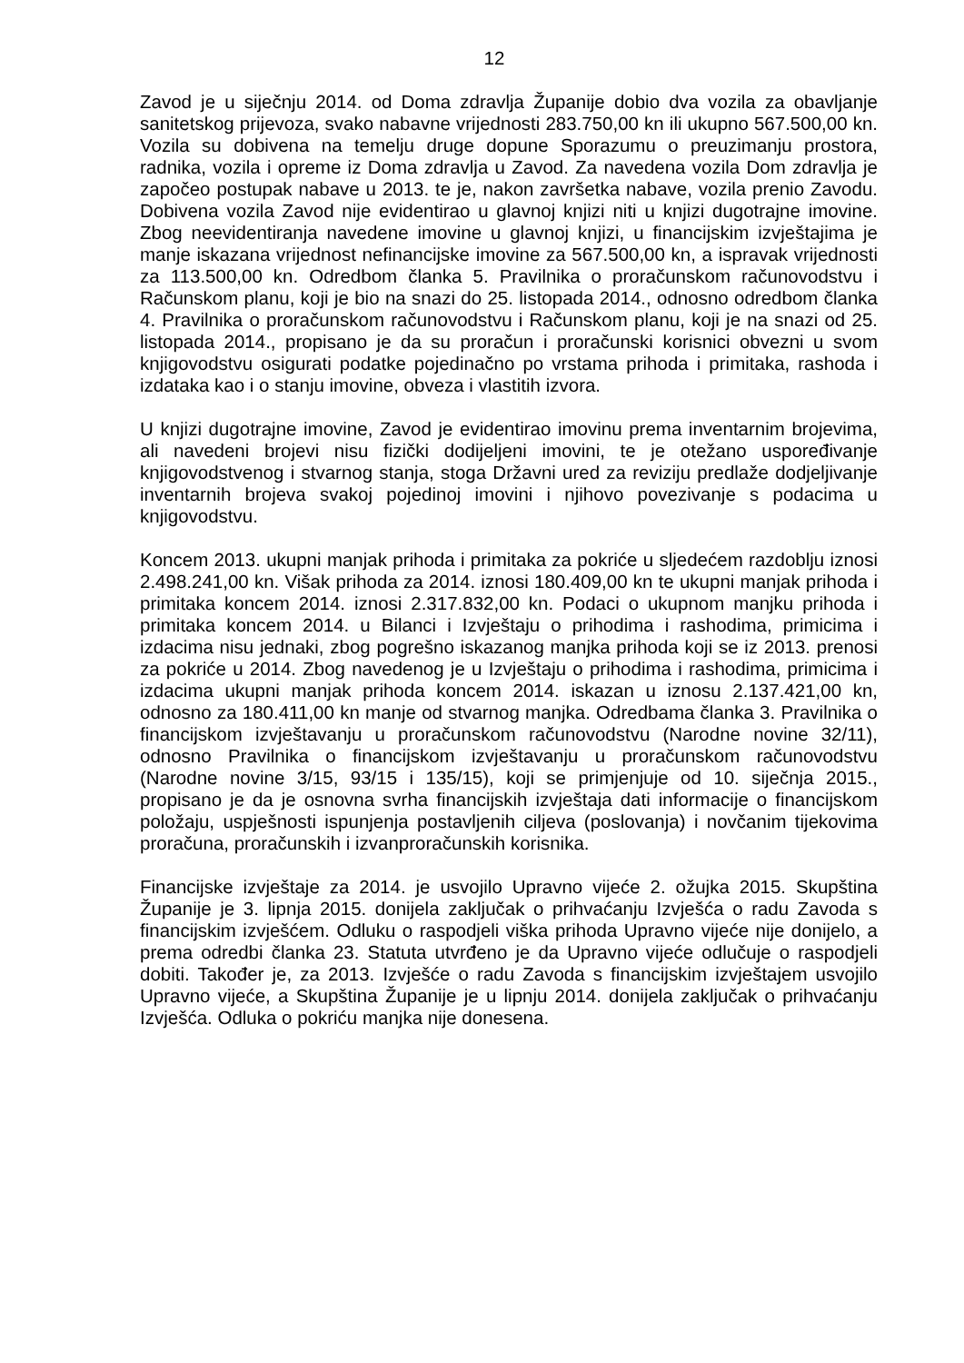12
Zavod je u siječnju 2014. od Doma zdravlja Županije dobio dva vozila za obavljanje sanitetskog prijevoza, svako nabavne vrijednosti 283.750,00 kn ili ukupno 567.500,00 kn. Vozila su dobivena na temelju druge dopune Sporazumu o preuzimanju prostora, radnika, vozila i opreme iz Doma zdravlja u Zavod. Za navedena vozila Dom zdravlja je započeo postupak nabave u 2013. te je, nakon završetka nabave, vozila prenio Zavodu. Dobivena vozila Zavod nije evidentirao u glavnoj knjizi niti u knjizi dugotrajne imovine. Zbog neevidentiranja navedene imovine u glavnoj knjizi, u financijskim izvještajima je manje iskazana vrijednost nefinancijske imovine za 567.500,00 kn, a ispravak vrijednosti za 113.500,00 kn. Odredbom članka 5. Pravilnika o proračunskom računovodstvu i Računskom planu, koji je bio na snazi do 25. listopada 2014., odnosno odredbom članka 4. Pravilnika o proračunskom računovodstvu i Računskom planu, koji je na snazi od 25. listopada 2014., propisano je da su proračun i proračunski korisnici obvezni u svom knjigovodstvu osigurati podatke pojedinačno po vrstama prihoda i primitaka, rashoda i izdataka kao i o stanju imovine, obveza i vlastitih izvora.
U knjizi dugotrajne imovine, Zavod je evidentirao imovinu prema inventarnim brojevima, ali navedeni brojevi nisu fizički dodijeljeni imovini, te je otežano uspoređivanje knjigovodstvenog i stvarnog stanja, stoga Državni ured za reviziju predlaže dodjeljivanje inventarnih brojeva svakoj pojedinoj imovini i njihovo povezivanje s podacima u knjigovodstvu.
Koncem 2013. ukupni manjak prihoda i primitaka za pokriće u sljedećem razdoblju iznosi 2.498.241,00 kn. Višak prihoda za 2014. iznosi 180.409,00 kn te ukupni manjak prihoda i primitaka koncem 2014. iznosi 2.317.832,00 kn. Podaci o ukupnom manjku prihoda i primitaka koncem 2014. u Bilanci i Izvještaju o prihodima i rashodima, primicima i izdacima nisu jednaki, zbog pogrešno iskazanog manjka prihoda koji se iz 2013. prenosi za pokriće u 2014. Zbog navedenog je u Izvještaju o prihodima i rashodima, primicima i izdacima ukupni manjak prihoda koncem 2014. iskazan u iznosu 2.137.421,00 kn, odnosno za 180.411,00 kn manje od stvarnog manjka. Odredbama članka 3. Pravilnika o financijskom izvještavanju u proračunskom računovodstvu (Narodne novine 32/11), odnosno Pravilnika o financijskom izvještavanju u proračunskom računovodstvu (Narodne novine 3/15, 93/15 i 135/15), koji se primjenjuje od 10. siječnja 2015., propisano je da je osnovna svrha financijskih izvještaja dati informacije o financijskom položaju, uspješnosti ispunjenja postavljenih ciljeva (poslovanja) i novčanim tijekovima proračuna, proračunskih i izvanproračunskih korisnika.
Financijske izvještaje za 2014. je usvojilo Upravno vijeće 2. ožujka 2015. Skupština Županije je 3. lipnja 2015. donijela zaključak o prihvaćanju Izvješća o radu Zavoda s financijskim izvješćem. Odluku o raspodjeli viška prihoda Upravno vijeće nije donijelo, a prema odredbi članka 23. Statuta utvrđeno je da Upravno vijeće odlučuje o raspodjeli dobiti. Također je, za 2013. Izvješće o radu Zavoda s financijskim izvještajem usvojilo Upravno vijeće, a Skupština Županije je u lipnju 2014. donijela zaključak o prihvaćanju Izvješća. Odluka o pokriću manjka nije donesena.